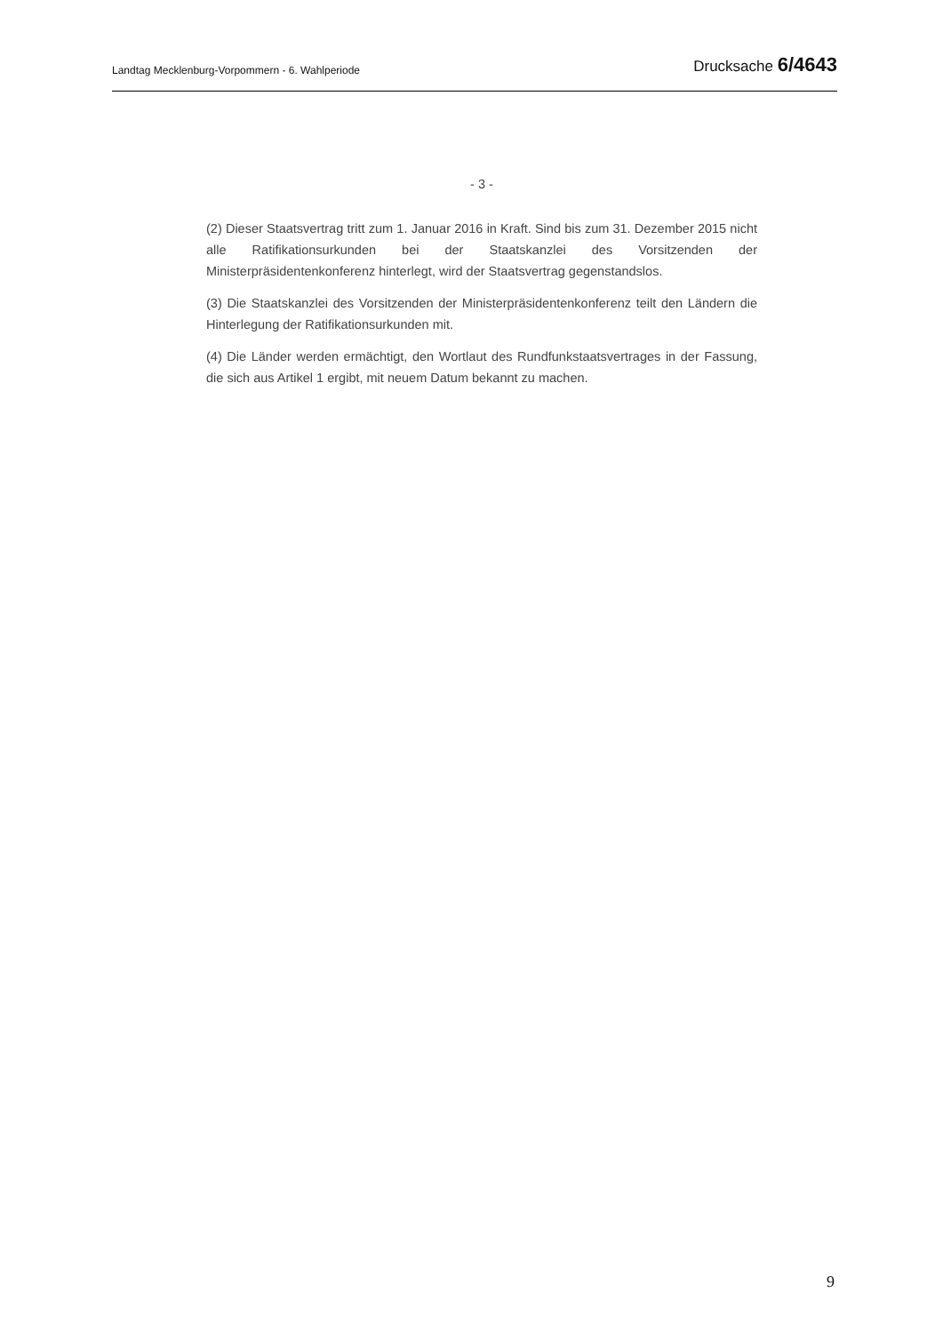Landtag Mecklenburg-Vorpommern - 6. Wahlperiode Drucksache 6/4643
- 3 -
(2) Dieser Staatsvertrag tritt zum 1. Januar 2016 in Kraft. Sind bis zum 31. Dezember 2015 nicht alle Ratifikationsurkunden bei der Staatskanzlei des Vorsitzenden der Ministerpräsidentenkonferenz hinterlegt, wird der Staatsvertrag gegenstandslos.
(3) Die Staatskanzlei des Vorsitzenden der Ministerpräsidentenkonferenz teilt den Ländern die Hinterlegung der Ratifikationsurkunden mit.
(4) Die Länder werden ermächtigt, den Wortlaut des Rundfunkstaatsvertrages in der Fassung, die sich aus Artikel 1 ergibt, mit neuem Datum bekannt zu machen.
9